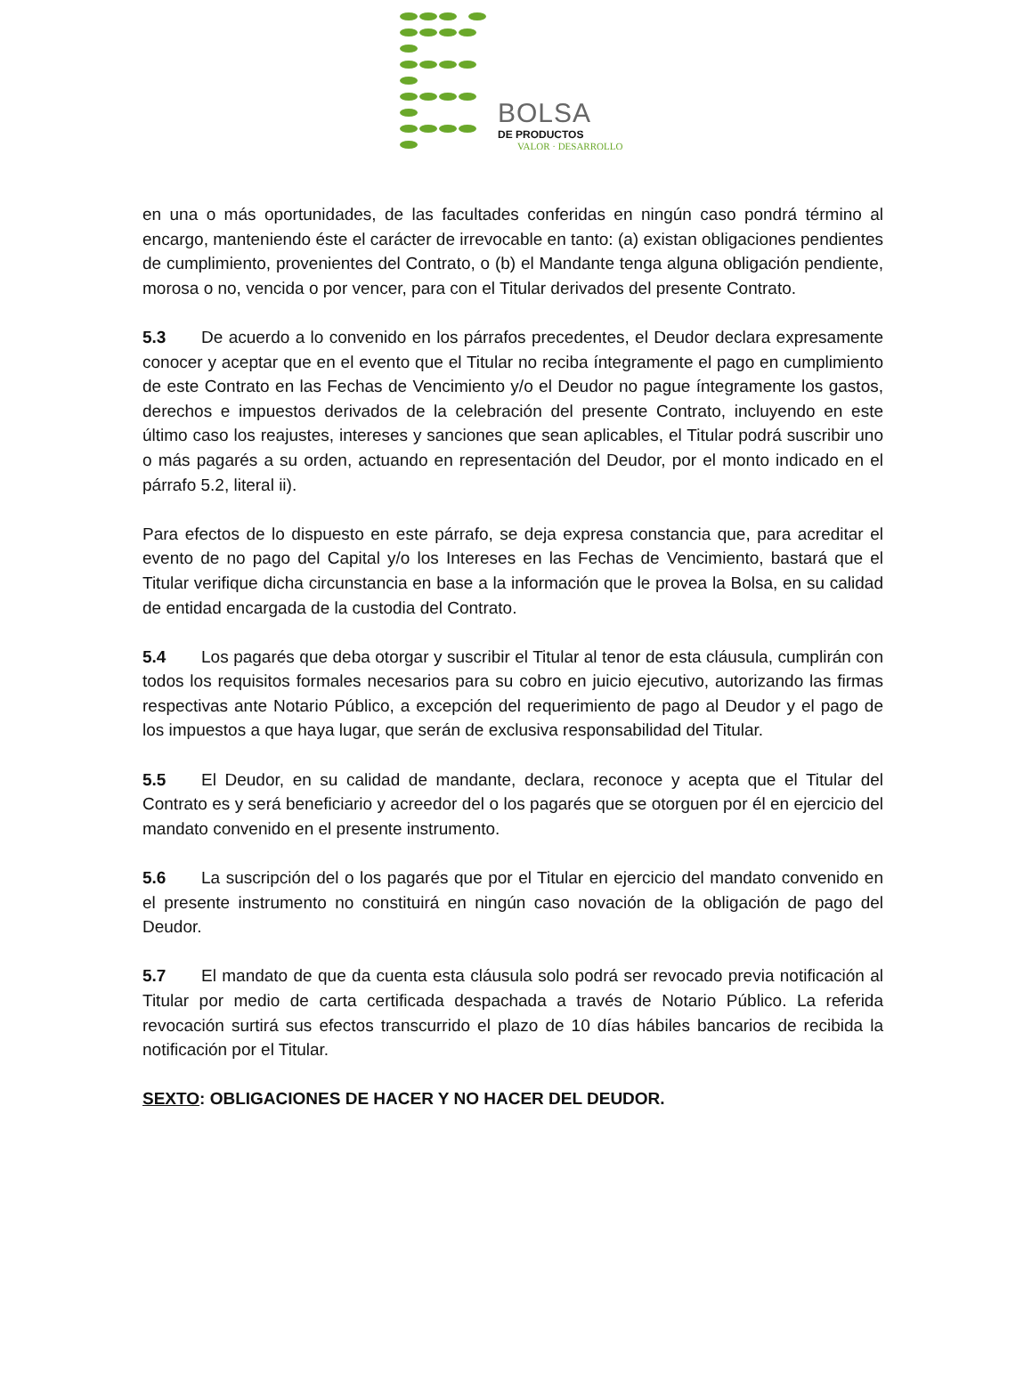BOLSA
DE PRODUCTOS
VALOR · DESARROLLO
en una o más oportunidades, de las facultades conferidas en ningún caso pondrá término al encargo, manteniendo éste el carácter de irrevocable en tanto: (a) existan obligaciones pendientes de cumplimiento, provenientes del Contrato, o (b) el Mandante tenga alguna obligación pendiente, morosa o no, vencida o por vencer, para con el Titular derivados del presente Contrato.
5.3 De acuerdo a lo convenido en los párrafos precedentes, el Deudor declara expresamente conocer y aceptar que en el evento que el Titular no reciba íntegramente el pago en cumplimiento de este Contrato en las Fechas de Vencimiento y/o el Deudor no pague íntegramente los gastos, derechos e impuestos derivados de la celebración del presente Contrato, incluyendo en este último caso los reajustes, intereses y sanciones que sean aplicables, el Titular podrá suscribir uno o más pagarés a su orden, actuando en representación del Deudor, por el monto indicado en el párrafo 5.2, literal ii).
Para efectos de lo dispuesto en este párrafo, se deja expresa constancia que, para acreditar el evento de no pago del Capital y/o los Intereses en las Fechas de Vencimiento, bastará que el Titular verifique dicha circunstancia en base a la información que le provea la Bolsa, en su calidad de entidad encargada de la custodia del Contrato.
5.4 Los pagarés que deba otorgar y suscribir el Titular al tenor de esta cláusula, cumplirán con todos los requisitos formales necesarios para su cobro en juicio ejecutivo, autorizando las firmas respectivas ante Notario Público, a excepción del requerimiento de pago al Deudor y el pago de los impuestos a que haya lugar, que serán de exclusiva responsabilidad del Titular.
5.5 El Deudor, en su calidad de mandante, declara, reconoce y acepta que el Titular del Contrato es y será beneficiario y acreedor del o los pagarés que se otorguen por él en ejercicio del mandato convenido en el presente instrumento.
5.6 La suscripción del o los pagarés que por el Titular en ejercicio del mandato convenido en el presente instrumento no constituirá en ningún caso novación de la obligación de pago del Deudor.
5.7 El mandato de que da cuenta esta cláusula solo podrá ser revocado previa notificación al Titular por medio de carta certificada despachada a través de Notario Público. La referida revocación surtirá sus efectos transcurrido el plazo de 10 días hábiles bancarios de recibida la notificación por el Titular.
SEXTO: OBLIGACIONES DE HACER Y NO HACER DEL DEUDOR.